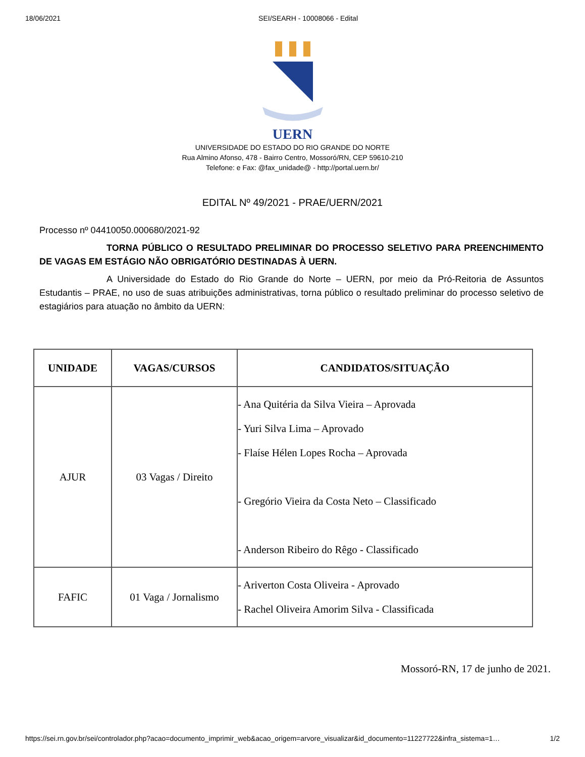18/06/2021 SEI/SEARH - 10008066 - Edital
UERN
UNIVERSIDADE DO ESTADO DO RIO GRANDE DO NORTE
Rua Almino Afonso, 478 - Bairro Centro, Mossoró/RN, CEP 59610-210
Telefone: e Fax: @fax_unidade@ - http://portal.uern.br/
EDITAL Nº 49/2021 - PRAE/UERN/2021
Processo nº 04410050.000680/2021-92
TORNA PÚBLICO O RESULTADO PRELIMINAR DO PROCESSO SELETIVO PARA PREENCHIMENTO DE VAGAS EM ESTÁGIO NÃO OBRIGATÓRIO DESTINADAS À UERN.
A Universidade do Estado do Rio Grande do Norte – UERN, por meio da Pró-Reitoria de Assuntos Estudantis – PRAE, no uso de suas atribuições administrativas, torna público o resultado preliminar do processo seletivo de estagiários para atuação no âmbito da UERN:
| UNIDADE | VAGAS/CURSOS | CANDIDATOS/SITUAÇÃO |
| --- | --- | --- |
| AJUR | 03 Vagas / Direito | - Ana Quitéria da Silva Vieira – Aprovada - Yuri Silva Lima – Aprovado - Flaíse Hélen Lopes Rocha – Aprovada - Gregório Vieira da Costa Neto – Classificado - Anderson Ribeiro do Rêgo - Classificado |
| FAFIC | 01 Vaga / Jornalismo | - Ariverton Costa Oliveira - Aprovado - Rachel Oliveira Amorim Silva - Classificada |
Mossoró-RN, 17 de junho de 2021.
https://sei.rn.gov.br/sei/controlador.php?acao=documento_imprimir_web&acao_origem=arvore_visualizar&id_documento=11227722&infra_sistema=1… 1/2